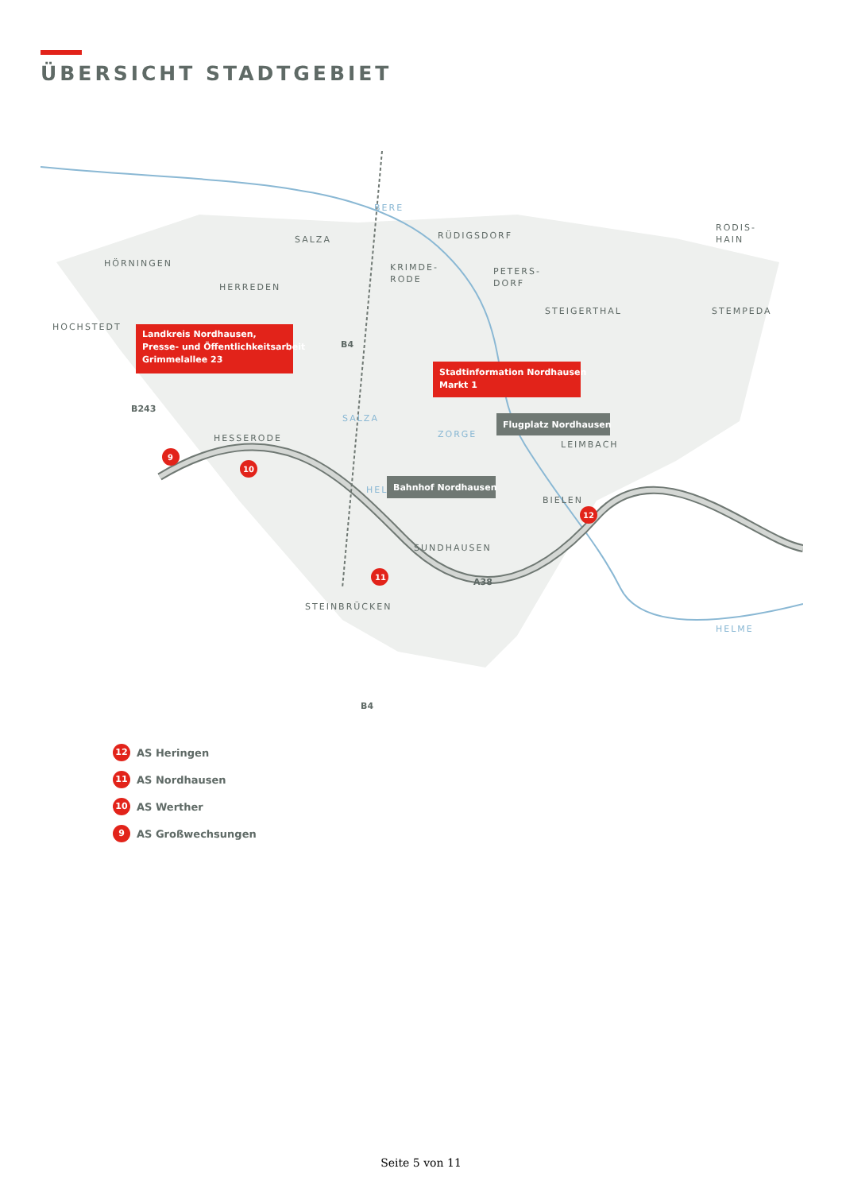ÜBERSICHT STADTGEBIET
HÖRNINGEN
SALZA
HERREDEN
HOCHSTEDT
RÜDIGSDORF
KRIMDE-
RODE
PETERS-
DORF
STEIGERTHAL
RODIS-
HAIN
STEMPEDA
HESSERODE
LEIMBACH
BIELEN
SUNDHAUSEN
STEINBRÜCKEN
BERE
ZORGE
HELME
HELME
SALZA
Landkreis Nordhausen, Presse- und Öffentlichkeitsarbeit Grimmelallee 23
Stadtinformation Nordhausen Markt 1
Flugplatz Nordhausen
Bahnhof Nordhausen
B4
B243
A38
B4
9
10
11
12
12 AS Heringen
11 AS Nordhausen
10 AS Werther
9 AS Großwechsungen
Seite 5 von 11